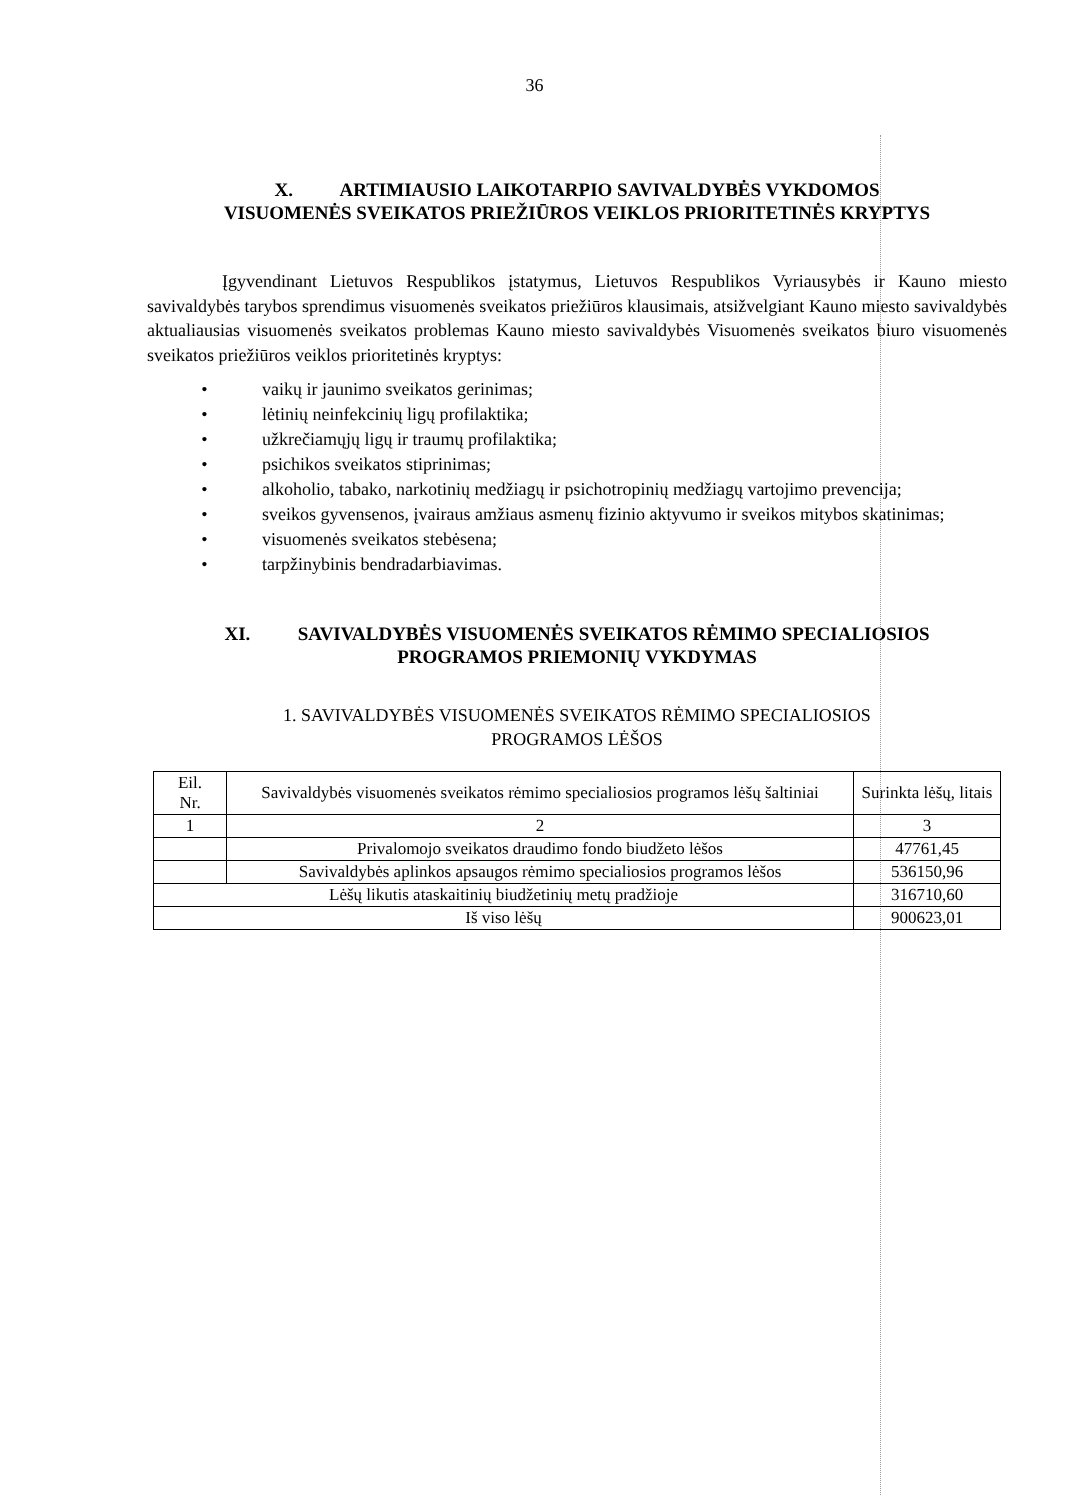36
X. ARTIMIAUSIO LAIKOTARPIO SAVIVALDYBĖS VYKDOMOS
VISUOMENĖS SVEIKATOS PRIEŽIŪROS VEIKLOS PRIORITETINĖS KRYPTYS
Įgyvendinant Lietuvos Respublikos įstatymus, Lietuvos Respublikos Vyriausybės ir Kauno miesto savivaldybės tarybos sprendimus visuomenės sveikatos priežiūros klausimais, atsižvelgiant Kauno miesto savivaldybės aktualiausias visuomenės sveikatos problemas Kauno miesto savivaldybės Visuomenės sveikatos biuro visuomenės sveikatos priežiūros veiklos prioritetinės kryptys:
• vaikų ir jaunimo sveikatos gerinimas;
• lėtinių neinfekcinių ligų profilaktika;
• užkrečiamųjų ligų ir traumų profilaktika;
• psichikos sveikatos stiprinimas;
• alkoholio, tabako, narkotinių medžiagų ir psichotropinių medžiagų vartojimo prevencija;
• sveikos gyvensenos, įvairaus amžiaus asmenų fizinio aktyvumo ir sveikos mitybos skatinimas;
• visuomenės sveikatos stebėsena;
• tarpžinybinis bendradarbiavimas.
XI. SAVIVALDYBĖS VISUOMENĖS SVEIKATOS RĖMIMO SPECIALIOSIOS
PROGRAMOS PRIEMONIŲ VYKDYMAS
1. SAVIVALDYBĖS VISUOMENĖS SVEIKATOS RĖMIMO SPECIALIOSIOS
PROGRAMOS LĖŠOS
| Eil. Nr. | Savivaldybės visuomenės sveikatos rėmimo specialiosios programos lėšų šaltiniai | Surinkta lėšų, litais |
| 1 | 2 | 3 |
| | Privalomojo sveikatos draudimo fondo biudžeto lėšos | 47761,45 |
| | Savivaldybės aplinkos apsaugos rėmimo specialiosios programos lėšos | 536150,96 |
| Lėšų likutis ataskaitinių biudžetinių metų pradžioje | | 316710,60 |
| Iš viso lėšų | | 900623,01 |